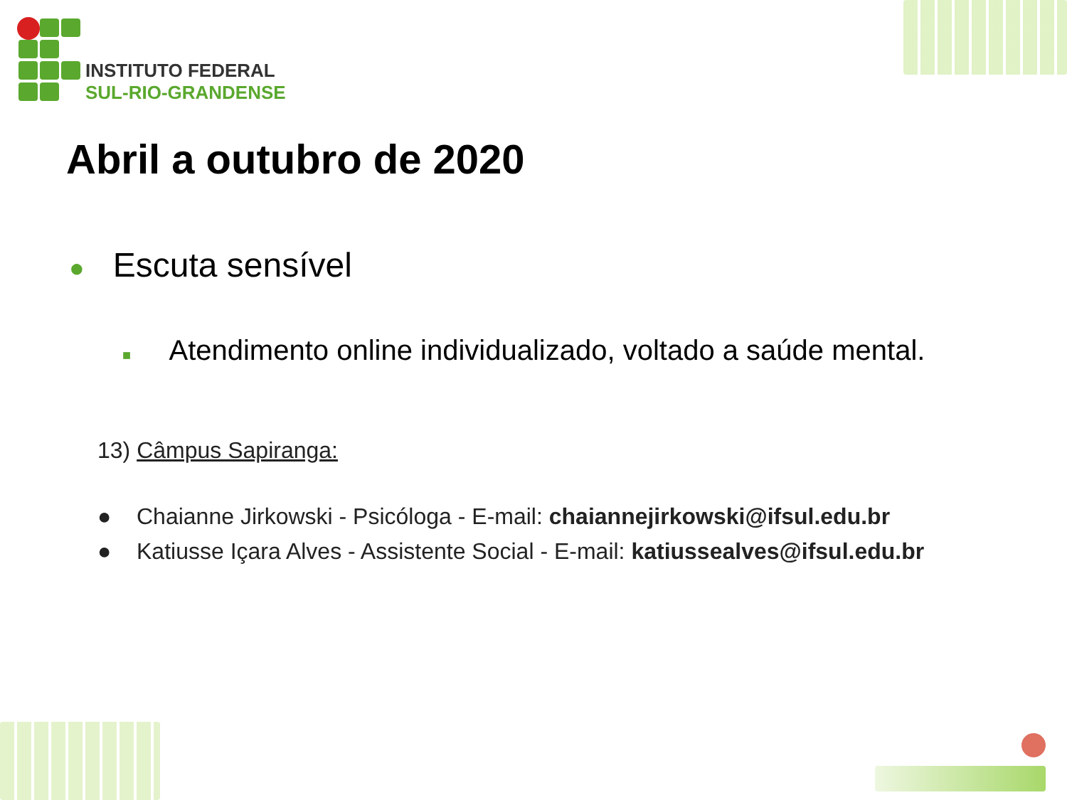INSTITUTO FEDERAL
SUL-RIO-GRANDENSE
Abril a outubro de 2020
● Escuta sensível
■ Atendimento online individualizado, voltado a saúde mental.
13) Câmpus Sapiranga:
● Chaianne Jirkowski - Psicóloga - E-mail: chaiannejirkowski@ifsul.edu.br
● Katiusse Içara Alves - Assistente Social - E-mail: katiussealves@ifsul.edu.br